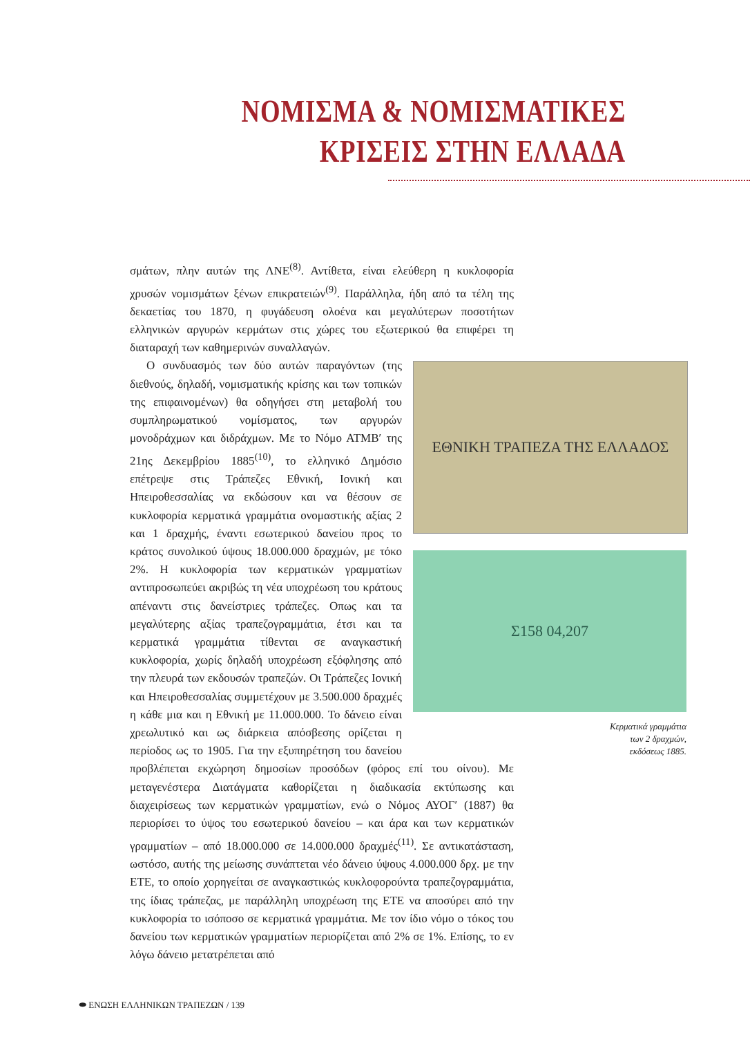ΝΟΜΙΣΜΑ & ΝΟΜΙΣΜΑΤΙΚΕΣ
ΚΡΙΣΕΙΣ ΣΤΗΝ ΕΛΛΑΔΑ
σμάτων, πλην αυτών της ΛΝΕ<sup>(8)</sup>. Αντίθετα, είναι ελεύθερη η κυκλοφορία χρυσών νομισμάτων ξένων επικρατειών<sup>(9)</sup>. Παράλληλα, ήδη από τα τέλη της δεκαετίας του 1870, η φυγάδευση ολοένα και μεγαλύτερων ποσοτήτων ελληνικών αργυρών κερμάτων στις χώρες του εξωτερικού θα επιφέρει τη διαταραχή των καθημερινών συναλλαγών.
ΕΘΝΙΚΗ ΤΡΑΠΕΖΑ ΤΗΣ ΕΛΛΑΔΟΣ
Σ158 04,207
Κερματικά γραμμάτια
των 2 δραχμών,
εκδόσεως 1885.
Ο συνδυασμός των δύο αυτών παραγόντων (της διεθνούς, δηλαδή, νομισματικής κρίσης και των τοπικών της επιφαινομένων) θα οδηγήσει στη μεταβολή του συμπληρωματικού νομίσματος, των αργυρών μονοδράχμων και διδράχμων. Με το Νόμο ΑΤΜΒ′ της 21ης Δεκεμβρίου 1885<sup>(10)</sup>, το ελληνικό Δημόσιο επέτρεψε στις Τράπεζες Εθνική, Ιονική και Ηπειροθεσσαλίας να εκδώσουν και να θέσουν σε κυκλοφορία κερματικά γραμμάτια ονομαστικής αξίας 2 και 1 δραχμής, έναντι εσωτερικού δανείου προς το κράτος συνολικού ύψους 18.000.000 δραχμών, με τόκο 2%. Η κυκλοφορία των κερματικών γραμματίων αντιπροσωπεύει ακριβώς τη νέα υποχρέωση του κράτους απέναντι στις δανείστριες τράπεζες. Οπως και τα μεγαλύτερης αξίας τραπεζογραμμάτια, έτσι και τα κερματικά γραμμάτια τίθενται σε αναγκαστική κυκλοφορία, χωρίς δηλαδή υποχρέωση εξόφλησης από την πλευρά των εκδουσών τραπεζών. Οι Τράπεζες Ιονική και Ηπειροθεσσαλίας συμμετέχουν με 3.500.000 δραχμές η κάθε μια και η Εθνική με 11.000.000. Το δάνειο είναι χρεωλυτικό και ως διάρκεια απόσβεσης ορίζεται η περίοδος ως το 1905. Για την εξυπηρέτηση του δανείου προβλέπεται εκχώρηση δημοσίων προσόδων (φόρος επί του οίνου). Με μεταγενέστερα Διατάγματα καθορίζεται η διαδικασία εκτύπωσης και διαχειρίσεως των κερματικών γραμματίων, ενώ ο Νόμος ΑΥΟΓ′ (1887) θα περιορίσει το ύψος του εσωτερικού δανείου – και άρα και των κερματικών γραμματίων – από 18.000.000 σε 14.000.000 δραχμές<sup>(11)</sup>. Σε αντικατάσταση, ωστόσο, αυτής της μείωσης συνάπτεται νέο δάνειο ύψους 4.000.000 δρχ. με την ΕΤΕ, το οποίο χορηγείται σε αναγκαστικώς κυκλοφορούντα τραπεζογραμμάτια, της ίδιας τράπεζας, με παράλληλη υποχρέωση της ΕΤΕ να αποσύρει από την κυκλοφορία το ισόποσο σε κερματικά γραμμάτια. Με τον ίδιο νόμο ο τόκος του δανείου των κερματικών γραμματίων περιορίζεται από 2% σε 1%. Επίσης, το εν λόγω δάνειο μετατρέπεται από
⬬ ΕΝΩΣΗ ΕΛΛΗΝΙΚΩΝ ΤΡΑΠΕΖΩΝ / 139